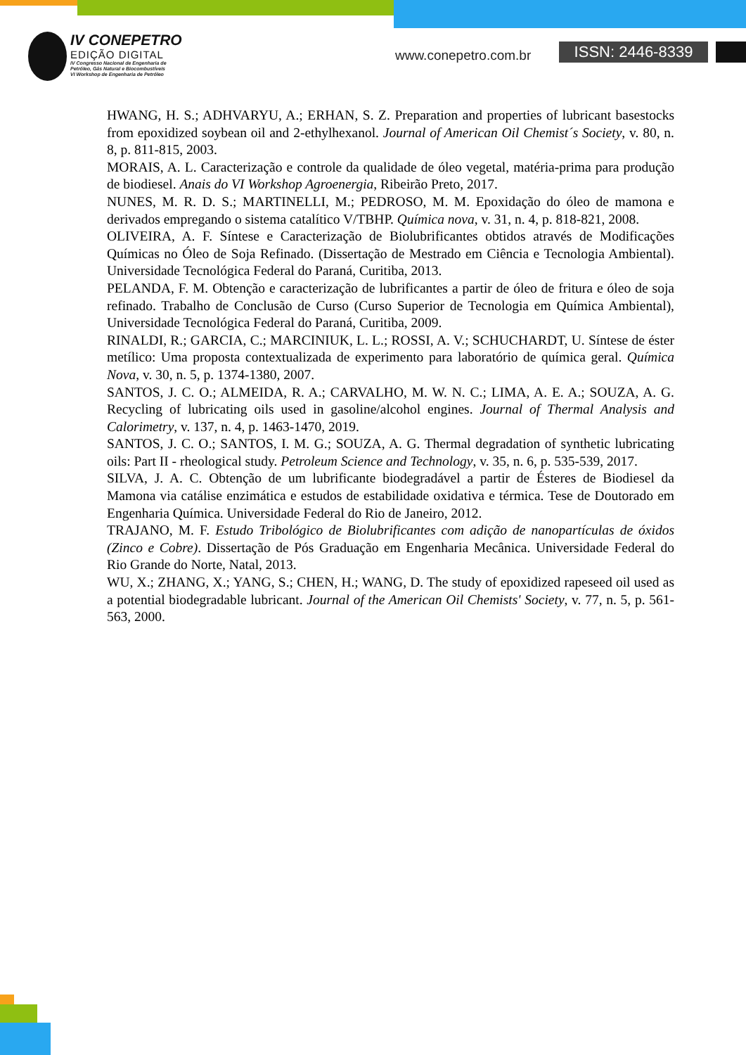IV CONEPETRO
EDIÇÃO DIGITAL
IV Congresso Nacional de Engenharia de
Petróleo, Gás Natural e Biocombustíveis
VI Workshop de Engenharia de Petróleo
www.conepetro.com.br ISSN: 2446-8339
HWANG, H. S.; ADHVARYU, A.; ERHAN, S. Z. Preparation and properties of lubricant basestocks from epoxidized soybean oil and 2-ethylhexanol. Journal of American Oil Chemist´s Society, v. 80, n. 8, p. 811-815, 2003.
MORAIS, A. L. Caracterização e controle da qualidade de óleo vegetal, matéria-prima para produção de biodiesel. Anais do VI Workshop Agroenergia, Ribeirão Preto, 2017.
NUNES, M. R. D. S.; MARTINELLI, M.; PEDROSO, M. M. Epoxidação do óleo de mamona e derivados empregando o sistema catalítico V/TBHP. Química nova, v. 31, n. 4, p. 818-821, 2008.
OLIVEIRA, A. F. Síntese e Caracterização de Biolubrificantes obtidos através de Modificações Químicas no Óleo de Soja Refinado. (Dissertação de Mestrado em Ciência e Tecnologia Ambiental). Universidade Tecnológica Federal do Paraná, Curitiba, 2013.
PELANDA, F. M. Obtenção e caracterização de lubrificantes a partir de óleo de fritura e óleo de soja refinado. Trabalho de Conclusão de Curso (Curso Superior de Tecnologia em Química Ambiental), Universidade Tecnológica Federal do Paraná, Curitiba, 2009.
RINALDI, R.; GARCIA, C.; MARCINIUK, L. L.; ROSSI, A. V.; SCHUCHARDT, U. Síntese de éster metílico: Uma proposta contextualizada de experimento para laboratório de química geral. Química Nova, v. 30, n. 5, p. 1374-1380, 2007.
SANTOS, J. C. O.; ALMEIDA, R. A.; CARVALHO, M. W. N. C.; LIMA, A. E. A.; SOUZA, A. G. Recycling of lubricating oils used in gasoline/alcohol engines. Journal of Thermal Analysis and Calorimetry, v. 137, n. 4, p. 1463-1470, 2019.
SANTOS, J. C. O.; SANTOS, I. M. G.; SOUZA, A. G. Thermal degradation of synthetic lubricating oils: Part II - rheological study. Petroleum Science and Technology, v. 35, n. 6, p. 535-539, 2017.
SILVA, J. A. C. Obtenção de um lubrificante biodegradável a partir de Ésteres de Biodiesel da Mamona via catálise enzimática e estudos de estabilidade oxidativa e térmica. Tese de Doutorado em Engenharia Química. Universidade Federal do Rio de Janeiro, 2012.
TRAJANO, M. F. Estudo Tribológico de Biolubrificantes com adição de nanopartículas de óxidos (Zinco e Cobre). Dissertação de Pós Graduação em Engenharia Mecânica. Universidade Federal do Rio Grande do Norte, Natal, 2013.
WU, X.; ZHANG, X.; YANG, S.; CHEN, H.; WANG, D. The study of epoxidized rapeseed oil used as a potential biodegradable lubricant. Journal of the American Oil Chemists' Society, v. 77, n. 5, p. 561-563, 2000.